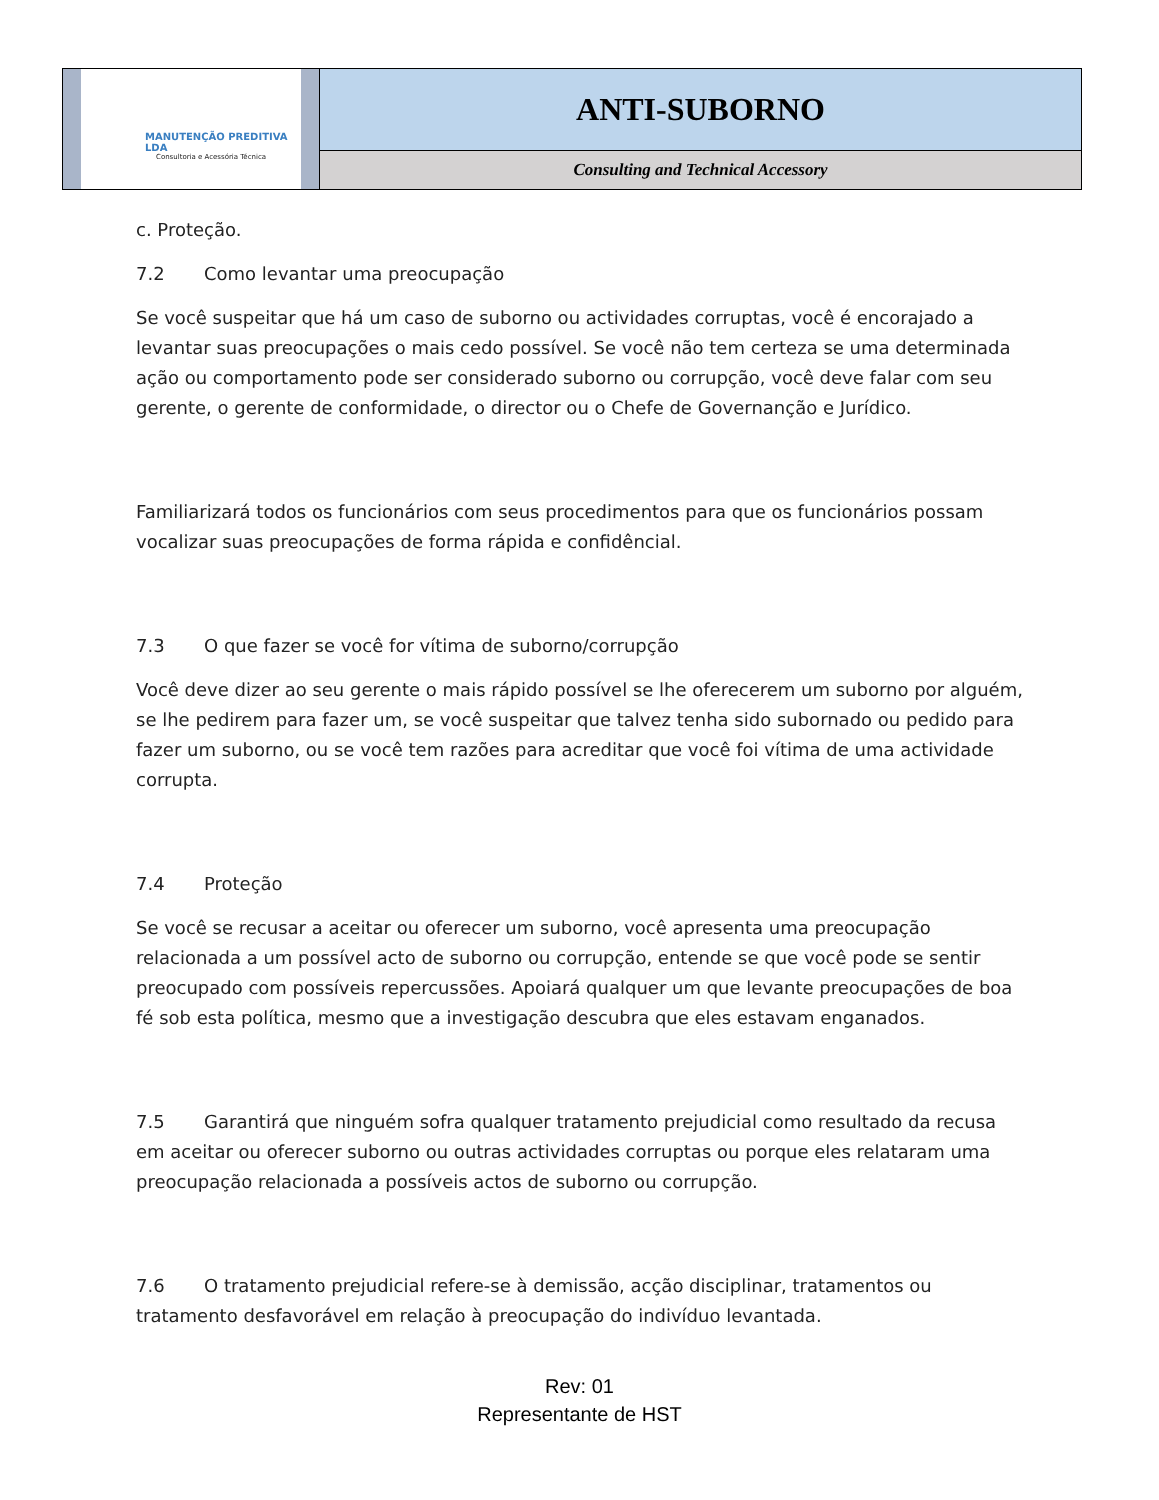| MANUTENÇÃO PREDITIVA LDA Consultoria e Acessória Técnica | ANTI-SUBORNO |
| | Consulting and Technical Accessory |
c. Proteção.
7.2 Como levantar uma preocupação
Se você suspeitar que há um caso de suborno ou actividades corruptas, você é encorajado a levantar suas preocupações o mais cedo possível. Se você não tem certeza se uma determinada ação ou comportamento pode ser considerado suborno ou corrupção, você deve falar com seu gerente, o gerente de conformidade, o director ou o Chefe de Governanção e Jurídico.
Familiarizará todos os funcionários com seus procedimentos para que os funcionários possam vocalizar suas preocupações de forma rápida e confidêncial.
7.3 O que fazer se você for vítima de suborno/corrupção
Você deve dizer ao seu gerente o mais rápido possível se lhe oferecerem um suborno por alguém, se lhe pedirem para fazer um, se você suspeitar que talvez tenha sido subornado ou pedido para fazer um suborno, ou se você tem razões para acreditar que você foi vítima de uma actividade corrupta.
7.4 Proteção
Se você se recusar a aceitar ou oferecer um suborno, você apresenta uma preocupação relacionada a um possível acto de suborno ou corrupção, entende se que você pode se sentir preocupado com possíveis repercussões. Apoiará qualquer um que levante preocupações de boa fé sob esta política, mesmo que a investigação descubra que eles estavam enganados.
7.5 Garantirá que ninguém sofra qualquer tratamento prejudicial como resultado da recusa em aceitar ou oferecer suborno ou outras actividades corruptas ou porque eles relataram uma preocupação relacionada a possíveis actos de suborno ou corrupção.
7.6 O tratamento prejudicial refere-se à demissão, acção disciplinar, tratamentos ou tratamento desfavorável em relação à preocupação do indivíduo levantada.
Rev: 01
Representante de HST